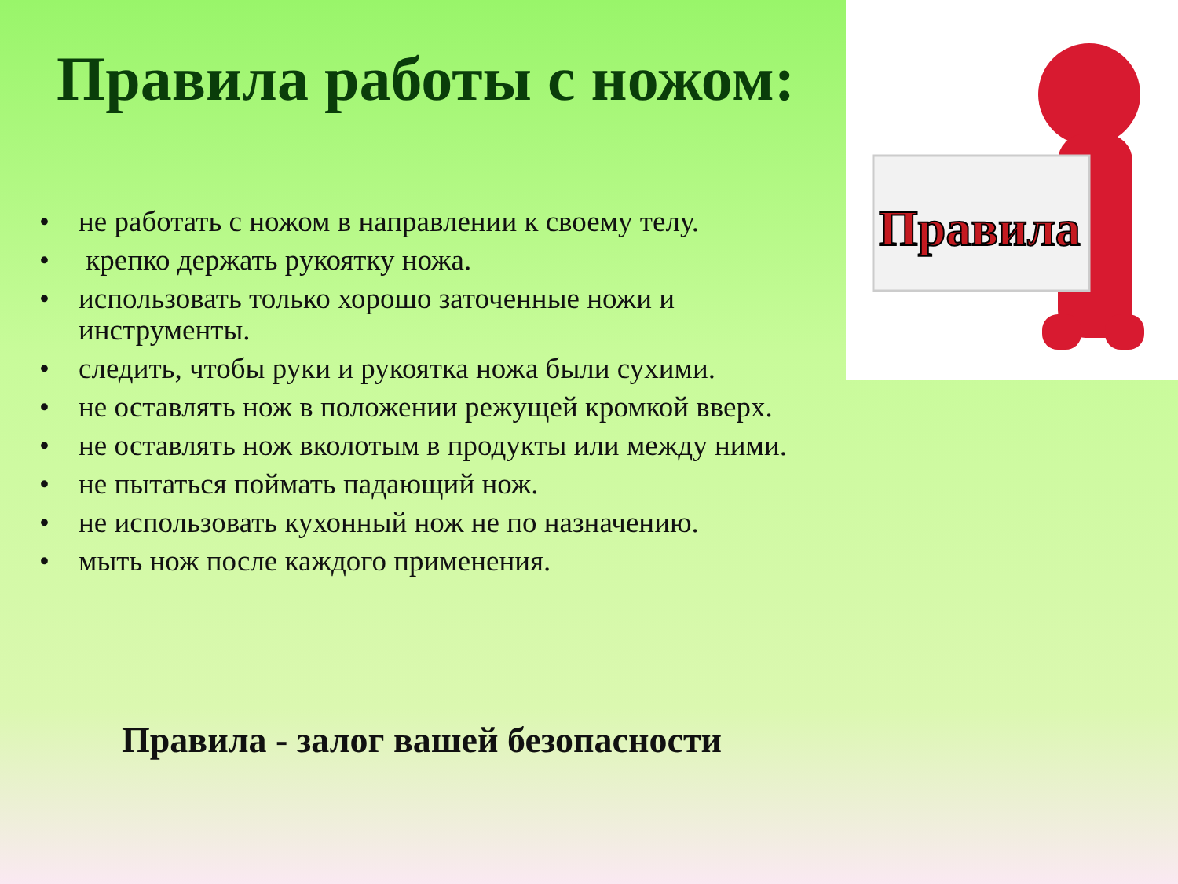Правила работы с ножом:
• не работать с ножом в направлении к своему телу.
• крепко держать рукоятку ножа.
• использовать только хорошо заточенные ножи и инструменты.
• следить, чтобы руки и рукоятка ножа были сухими.
• не оставлять нож в положении режущей кромкой вверх.
• не оставлять нож вколотым в продукты или между ними.
• не пытаться поймать падающий нож.
• не использовать кухонный нож не по назначению.
• мыть нож после каждого применения.
Правила - залог вашей безопасности
Правила